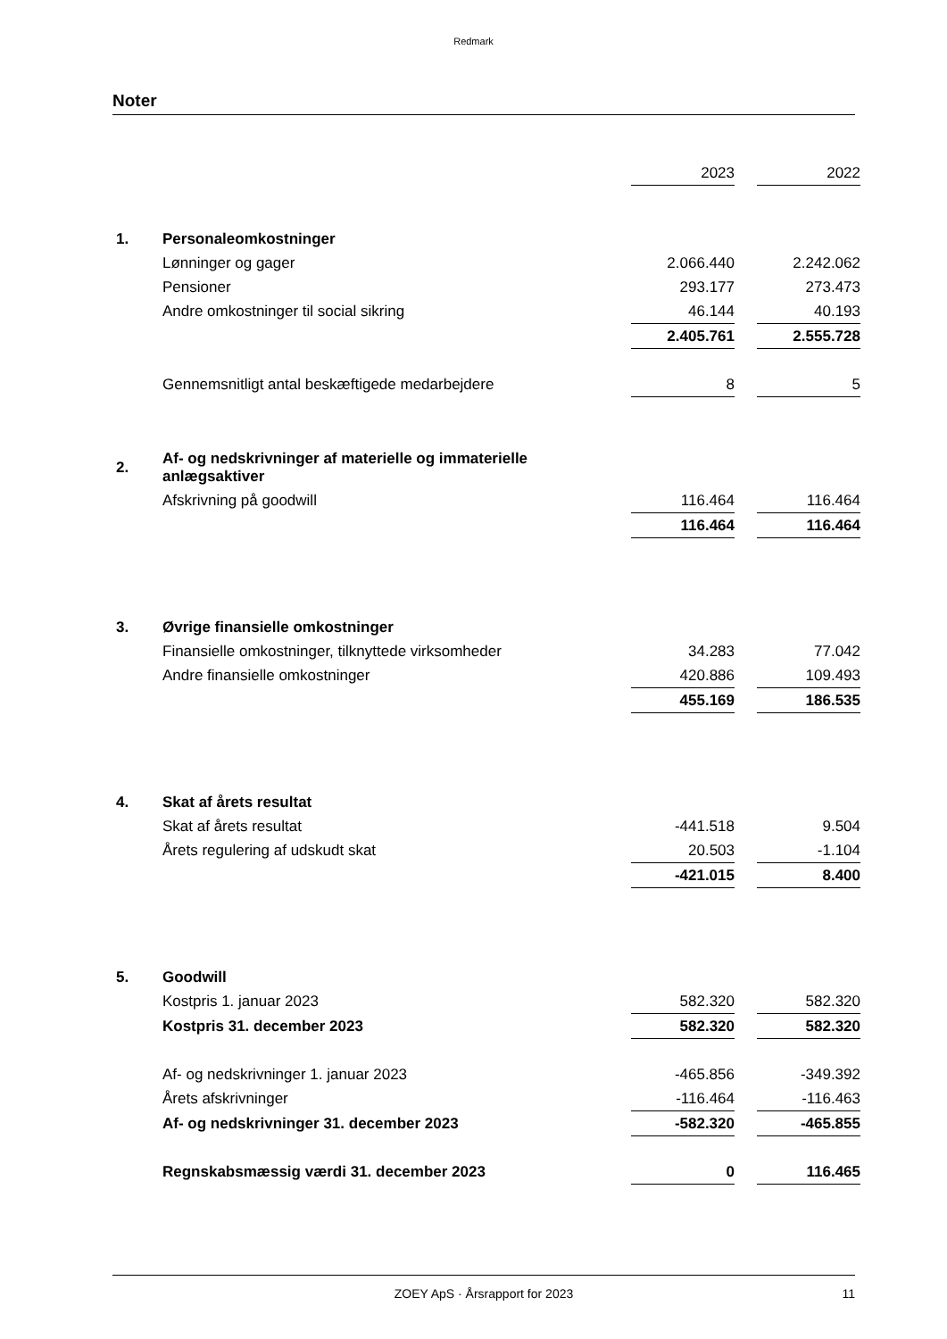Redmark
Noter
| | | 2023 | | 2022 |
| 1. | Personaleomkostninger | | | |
| | Lønninger og gager | 2.066.440 | | 2.242.062 |
| | Pensioner | 293.177 | | 273.473 |
| | Andre omkostninger til social sikring | 46.144 | | 40.193 |
| | | 2.405.761 | | 2.555.728 |
| | Gennemsnitligt antal beskæftigede medarbejdere | 8 | | 5 |
| 2. | Af- og nedskrivninger af materielle og immaterielle anlægsaktiver | | | |
| | Afskrivning på goodwill | 116.464 | | 116.464 |
| | | 116.464 | | 116.464 |
| 3. | Øvrige finansielle omkostninger | | | |
| | Finansielle omkostninger, tilknyttede virksomheder | 34.283 | | 77.042 |
| | Andre finansielle omkostninger | 420.886 | | 109.493 |
| | | 455.169 | | 186.535 |
| 4. | Skat af årets resultat | | | |
| | Skat af årets resultat | -441.518 | | 9.504 |
| | Årets regulering af udskudt skat | 20.503 | | -1.104 |
| | | -421.015 | | 8.400 |
| 5. | Goodwill | | | |
| | Kostpris 1. januar 2023 | 582.320 | | 582.320 |
| | Kostpris 31. december 2023 | 582.320 | | 582.320 |
| | Af- og nedskrivninger 1. januar 2023 | -465.856 | | -349.392 |
| | Årets afskrivninger | -116.464 | | -116.463 |
| | Af- og nedskrivninger 31. december 2023 | -582.320 | | -465.855 |
| | Regnskabsmæssig værdi 31. december 2023 | 0 | | 116.465 |
ZOEY ApS · Årsrapport for 2023 11